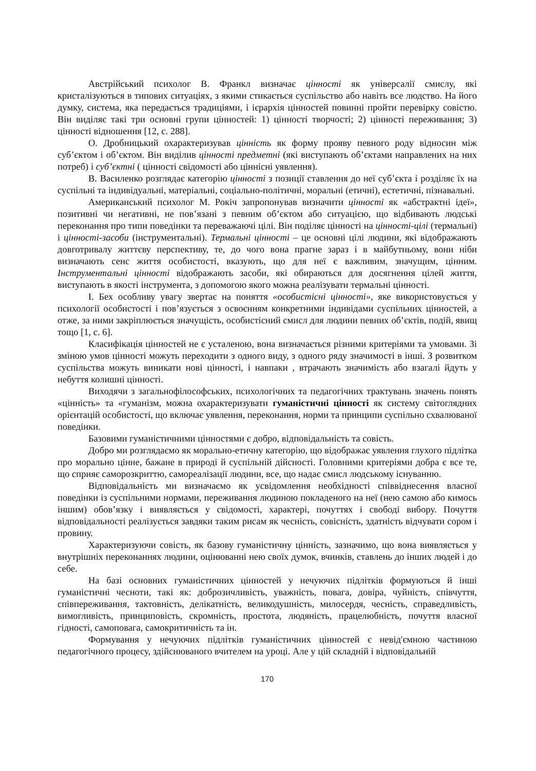Австрійський психолог В. Франкл визначає цінності як універсалії смислу, які кристалізуються в типових ситуаціях, з якими стикається суспільство або навіть все людство. На його думку, система, яка передається традиціями, і ієрархія цінностей повинні пройти перевірку совістю. Він виділяє такі три основні групи цінностей: 1) цінності творчості; 2) цінності переживання; 3) цінності відношення [12, с. 288].
О. Дробницький охарактеризував цінність як форму прояву певного роду відносин між суб’єктом і об’єктом. Він виділив цінності предметні (які виступають об’єктами направлених на них потреб) і суб’єктні ( цінності свідомості або ціннісні уявлення).
В. Василенко розглядає категорію цінності з позиції ставлення до неї суб’єкта і розділяє їх на суспільні та індивідуальні, матеріальні, соціально-політичні, моральні (етичні), естетичні, пізнавальні.
Американський психолог М. Рокіч запропонував визначити цінності як «абстрактні ідеї», позитивні чи негативні, не пов’язані з певним об’єктом або ситуацією, що відбивають людські переконання про типи поведінки та переважаючі цілі. Він поділяє цінності на цінності-цілі (термальні) і цінності-засоби (інструментальні). Термальні цінності – це основні цілі людини, які відображають довготривалу життєву перспективу, те, до чого вона прагне зараз і в майбутньому, вони ніби визначають сенс життя особистості, вказують, що для неї є важливим, значущим, цінним. Інструментальні цінності відображають засоби, які обираються для досягнення цілей життя, виступають в якості інструмента, з допомогою якого можна реалізувати термальні цінності.
І. Бех особливу увагу звертає на поняття «особистісні цінності», яке використовується у психології особистості і пов’язується з освоєнням конкретними індивідами суспільних цінностей, а отже, за ними закріплюється значущість, особистісний смисл для людини певних об’єктів, подій, явищ тощо [1, с. 6].
Класифікація цінностей не є усталеною, вона визначається різними критеріями та умовами. Зі зміною умов цінності можуть переходити з одного виду, з одного ряду значимості в інші. З розвитком суспільства можуть виникати нові цінності, і навпаки , втрачають значимість або взагалі йдуть у небуття колишні цінності.
Виходячи з загальнофілософських, психологічних та педагогічних трактувань значень понять «цінність» та «гуманізм, можна охарактеризувати гуманістичні цінності як систему світоглядних орієнтацій особистості, що включає уявлення, переконання, норми та принципи суспільно схвалюваної поведінки.
Базовими гуманістичними цінностями є добро, відповідальність та совість.
Добро ми розглядаємо як морально-етичну категорію, що відображає уявлення глухого підлітка про морально цінне, бажане в природі й суспільній дійсності. Головними критеріями добра є все те, що сприяє саморозкриттю, самореалізації людини, все, що надає смисл людському існуванню.
Відповідальність ми визначаємо як усвідомлення необхідності співвіднесення власної поведінки із суспільними нормами, переживання людиною покладеного на неї (нею самою або кимось іншим) обов’язку і виявляється у свідомості, характері, почуттях і свободі вибору. Почуття відповідальності реалізується завдяки таким рисам як чесність, совісність, здатність відчувати сором і провину.
Характеризуючи совість, як базову гуманістичну цінність, зазначимо, що вона виявляється у внутрішніх переконаннях людини, оцінюванні нею своїх думок, вчинків, ставлень до інших людей і до себе.
На базі основних гуманістичних цінностей у нечуючих підлітків формуються й інші гуманістичні чесноти, такі як: доброзичливість, уважність, повага, довіра, чуйність, співчуття, співпереживання, тактовність, делікатність, великодушність, милосердя, чесність, справедливість, вимогливість, принциповість, скромність, простота, людяність, працелюбність, почуття власної гідності, самоповага, самокритичність та ін.
Формування у нечуючих підлітків гуманістичних цінностей є невід'ємною частиною педагогічного процесу, здійснюваного вчителем на уроці. Але у цій складній і відповідальній
170